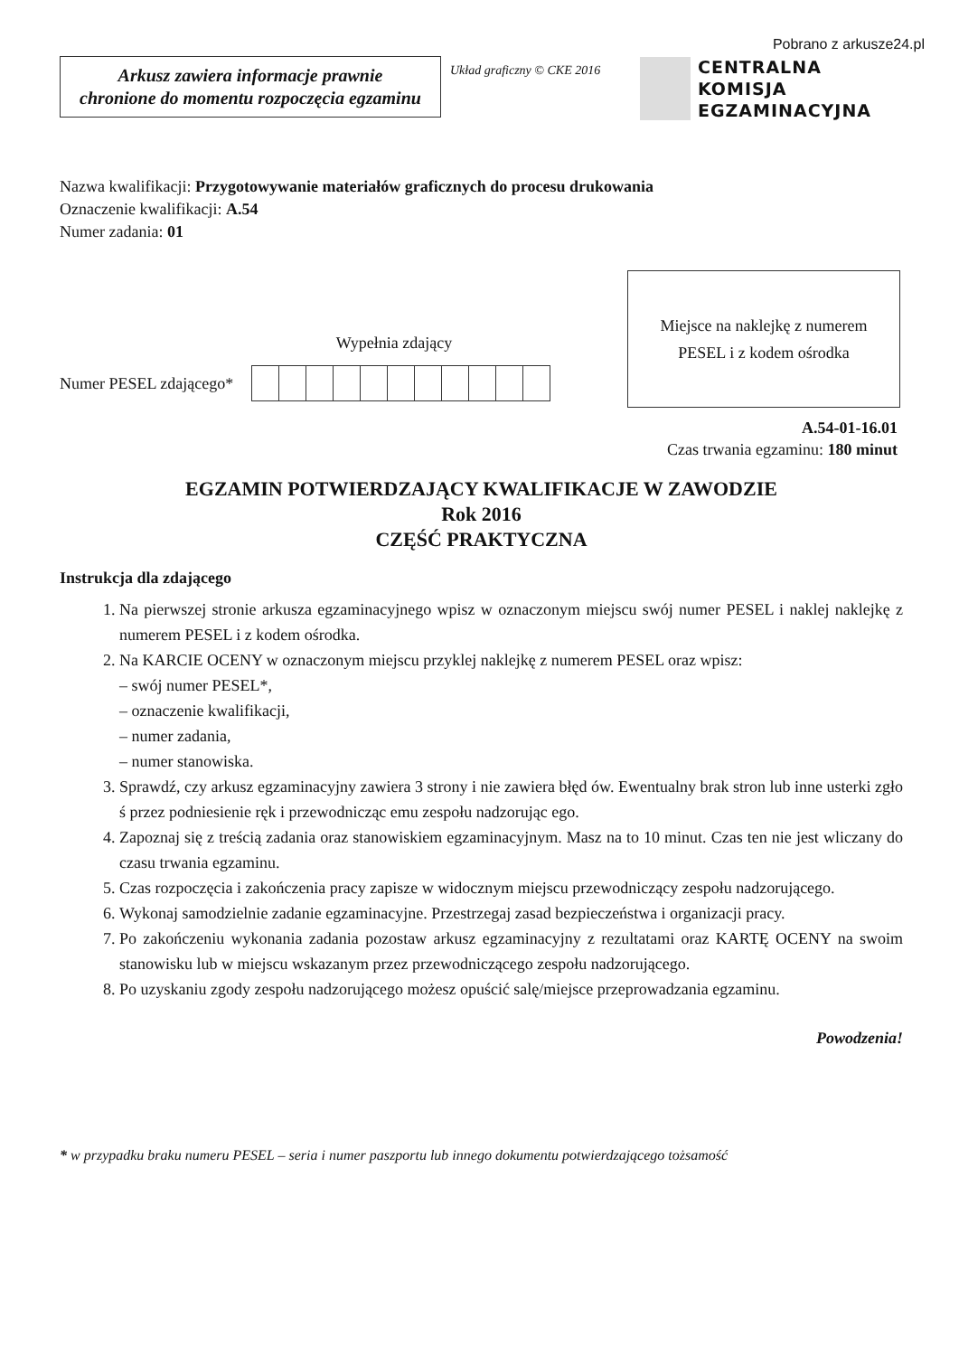Pobrano z arkusze24.pl
Arkusz zawiera informacje prawnie
chronione do momentu rozpoczęcia egzaminu
Układ graficzny © CKE 2016
CENTRALNA
KOMISJA
EGZAMINACYJNA
Nazwa kwalifikacji: Przygotowywanie materiałów graficznych do procesu drukowania
Oznaczenie kwalifikacji: A.54
Numer zadania: 01
Wypełnia zdający
Numer PESEL zdającego*
Miejsce na naklejkę z numerem
PESEL i z kodem ośrodka
A.54-01-16.01
Czas trwania egzaminu: 180 minut
EGZAMIN POTWIERDZAJĄCY KWALIFIKACJE W ZAWODZIE
Rok 2016
CZĘŚĆ PRAKTYCZNA
Instrukcja dla zdającego
1. Na pierwszej stronie arkusza egzaminacyjnego wpisz w oznaczonym miejscu swój numer PESEL i naklej naklejkę z numerem PESEL i z kodem ośrodka.
2. Na KARCIE OCENY w oznaczonym miejscu przyklej naklejkę z numerem PESEL oraz wpisz:
– swój numer PESEL*,
– oznaczenie kwalifikacji,
– numer zadania,
– numer stanowiska.
3. Sprawdź, czy arkusz egzaminacyjny zawiera 3 strony i nie zawiera błęd ów. Ewentualny brak stron lub inne usterki zgło ś przez podniesienie ręk i przewodnicząc emu zespołu nadzorując ego.
4. Zapoznaj się z treścią zadania oraz stanowiskiem egzaminacyjnym. Masz na to 10 minut. Czas ten nie jest wliczany do czasu trwania egzaminu.
5. Czas rozpoczęcia i zakończenia pracy zapisze w widocznym miejscu przewodniczący zespołu nadzorującego.
6. Wykonaj samodzielnie zadanie egzaminacyjne. Przestrzegaj zasad bezpieczeństwa i organizacji pracy.
7. Po zakończeniu wykonania zadania pozostaw arkusz egzaminacyjny z rezultatami oraz KARTĘ OCENY na swoim stanowisku lub w miejscu wskazanym przez przewodniczącego zespołu nadzorującego.
8. Po uzyskaniu zgody zespołu nadzorującego możesz opuścić salę/miejsce przeprowadzania egzaminu.
Powodzenia!
* w przypadku braku numeru PESEL – seria i numer paszportu lub innego dokumentu potwierdzającego tożsamość